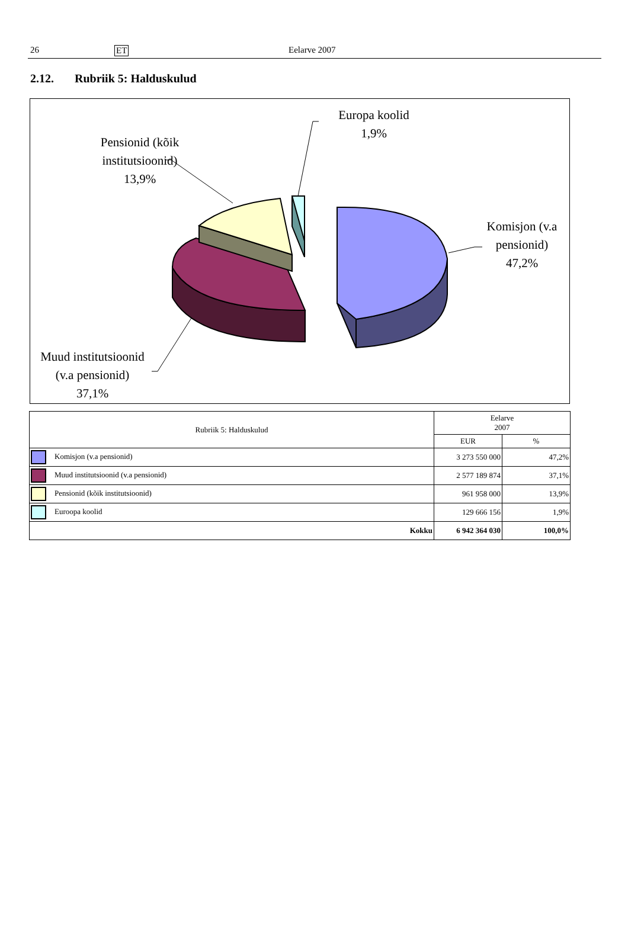26 ET Eelarve 2007
2.12. Rubriik 5: Halduskulud
Europa koolid
1,9%
Pensionid (kõik institutsioonid)
13,9%
Komisjon (v.a pensionid)
47,2%
Muud institutsioonid (v.a pensionid)
37,1%
| Rubriik 5: Halduskulud | Eelarve 2007 | |
| --- | --- | --- |
| | EUR | % |
| Komisjon (v.a pensionid) | 3 273 550 000 | 47,2% |
| Muud institutsioonid (v.a pensionid) | 2 577 189 874 | 37,1% |
| Pensionid (kõik institutsioonid) | 961 958 000 | 13,9% |
| Euroopa koolid | 129 666 156 | 1,9% |
| Kokku | 6 942 364 030 | 100,0% |